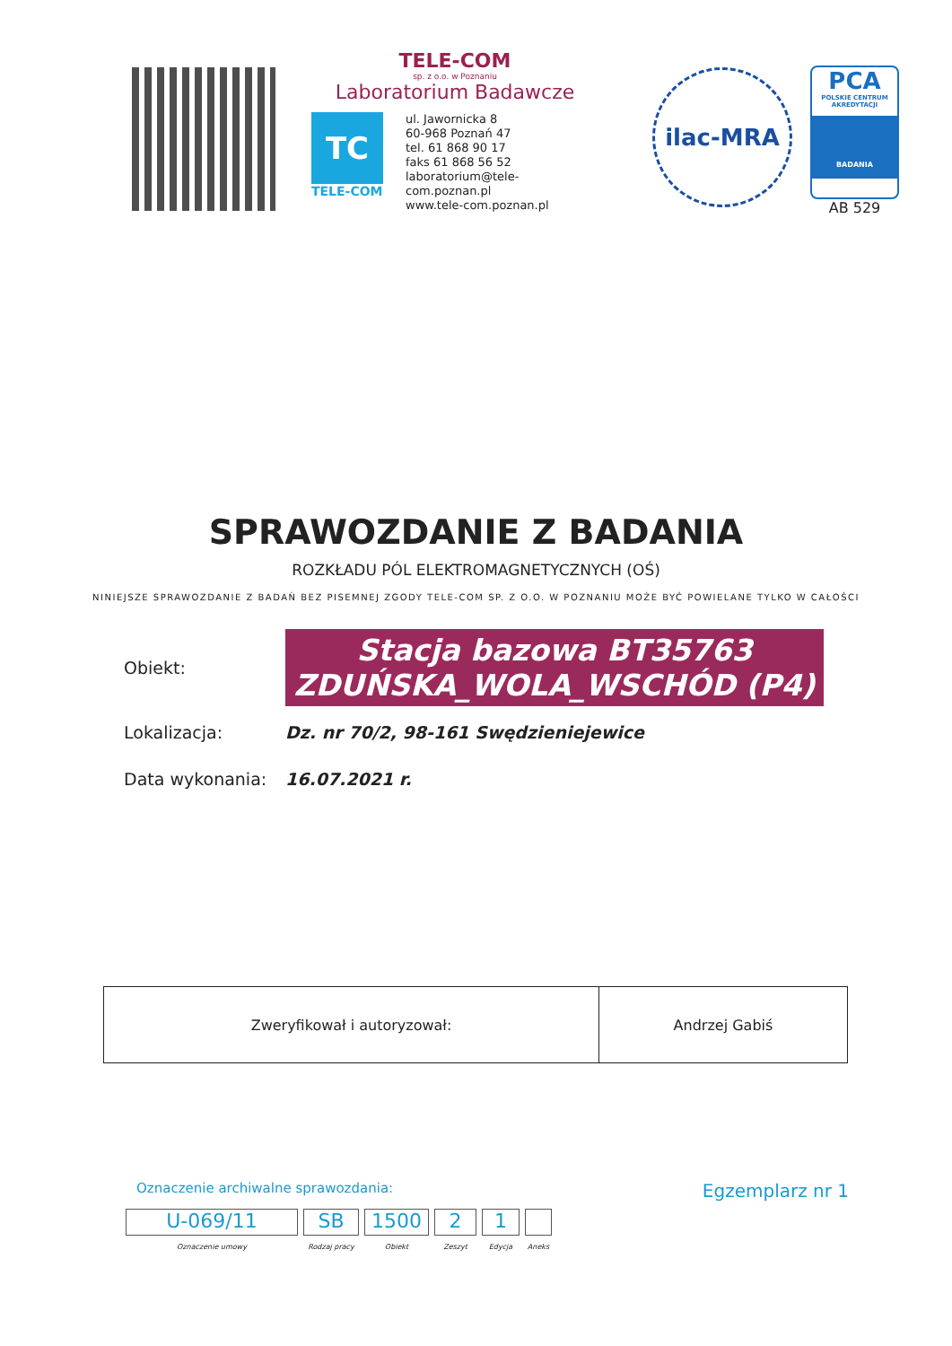TELE-COM
sp. z o.o. w Poznaniu
Laboratorium Badawcze
TC
TELE-COM
ul. Jawornicka 8
60-968 Poznań 47
tel. 61 868 90 17
faks 61 868 56 52
laboratorium@tele-com.poznan.pl
www.tele-com.poznan.pl
ilac-MRA
PCA
POLSKIE CENTRUM AKREDYTACJI
BADANIA
AB 529
SPRAWOZDANIE Z BADANIA
ROZKŁADU PÓL ELEKTROMAGNETYCZNYCH (OŚ)
NINIEJSZE SPRAWOZDANIE Z BADAŃ BEZ PISEMNEJ ZGODY TELE-COM SP. Z O.O. W POZNANIU MOŻE BYĆ POWIELANE TYLKO W CAŁOŚCI
Obiekt:
Stacja bazowa BT35763
ZDUŃSKA_WOLA_WSCHÓD (P4)
Lokalizacja:
Dz. nr 70/2, 98-161 Swędzieniejewice
Data wykonania: 16.07.2021 r.
| Zweryfikował i autoryzował: | Andrzej Gabiś |
Oznaczenie archiwalne sprawozdania: Egzemplarz nr 1
U-069/11
Oznaczenie umowy
SB
Rodzaj pracy
1500
Obiekt
2
Zeszyt
1
Edycja
Aneks